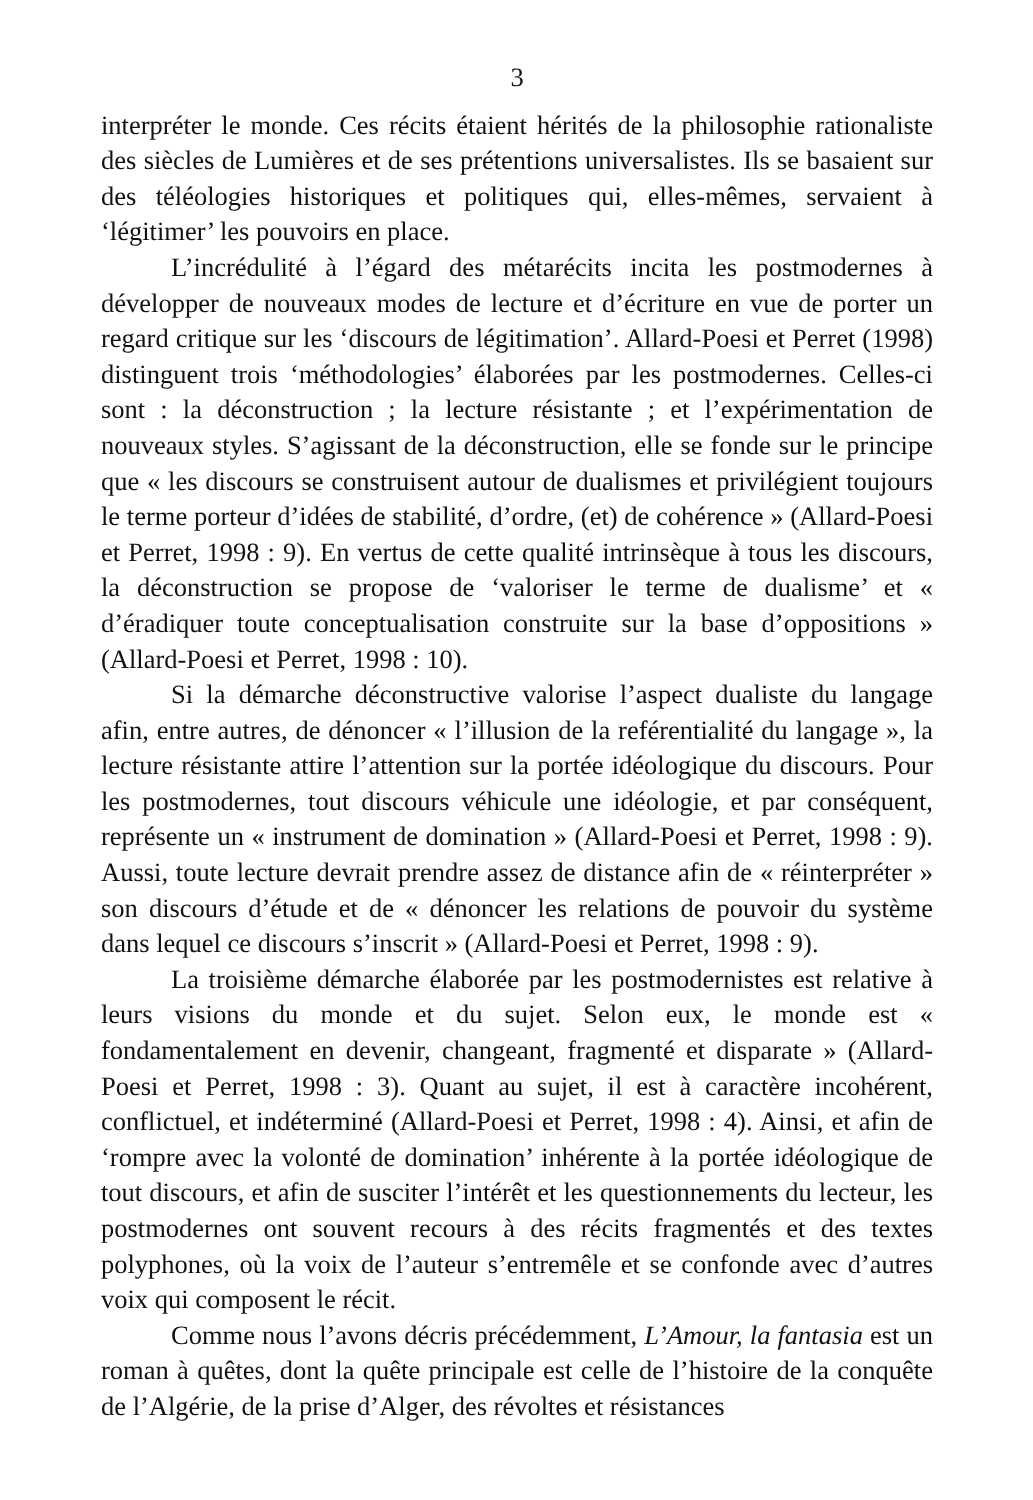3
interpréter le monde. Ces récits étaient hérités de la philosophie rationaliste des siècles de Lumières et de ses prétentions universalistes. Ils se basaient sur des téléologies historiques et politiques qui, elles-mêmes, servaient à ‘légitimer’ les pouvoirs en place.
L’incrédulité à l’égard des métarécits incita les postmodernes à développer de nouveaux modes de lecture et d’écriture en vue de porter un regard critique sur les ‘discours de légitimation’. Allard-Poesi et Perret (1998) distinguent trois ‘méthodologies’ élaborées par les postmodernes. Celles-ci sont : la déconstruction ; la lecture résistante ; et l’expérimentation de nouveaux styles. S’agissant de la déconstruction, elle se fonde sur le principe que « les discours se construisent autour de dualismes et privilégient toujours le terme porteur d’idées de stabilité, d’ordre, (et) de cohérence » (Allard-Poesi et Perret, 1998 : 9). En vertus de cette qualité intrinsèque à tous les discours, la déconstruction se propose de ‘valoriser le terme de dualisme’ et « d’éradiquer toute conceptualisation construite sur la base d’oppositions » (Allard-Poesi et Perret, 1998 : 10).
Si la démarche déconstructive valorise l’aspect dualiste du langage afin, entre autres, de dénoncer « l’illusion de la reférentialité du langage », la lecture résistante attire l’attention sur la portée idéologique du discours. Pour les postmodernes, tout discours véhicule une idéologie, et par conséquent, représente un « instrument de domination » (Allard-Poesi et Perret, 1998 : 9). Aussi, toute lecture devrait prendre assez de distance afin de « réinterpréter » son discours d’étude et de « dénoncer les relations de pouvoir du système dans lequel ce discours s’inscrit » (Allard-Poesi et Perret, 1998 : 9).
La troisième démarche élaborée par les postmodernistes est relative à leurs visions du monde et du sujet. Selon eux, le monde est « fondamentalement en devenir, changeant, fragmenté et disparate » (Allard-Poesi et Perret, 1998 : 3). Quant au sujet, il est à caractère incohérent, conflictuel, et indéterminé (Allard-Poesi et Perret, 1998 : 4). Ainsi, et afin de ‘rompre avec la volonté de domination’ inhérente à la portée idéologique de tout discours, et afin de susciter l’intérêt et les questionnements du lecteur, les postmodernes ont souvent recours à des récits fragmentés et des textes polyphones, où la voix de l’auteur s’entremêle et se confonde avec d’autres voix qui composent le récit.
Comme nous l’avons décris précédemment, L’Amour, la fantasia est un roman à quêtes, dont la quête principale est celle de l’histoire de la conquête de l’Algérie, de la prise d’Alger, des révoltes et résistances